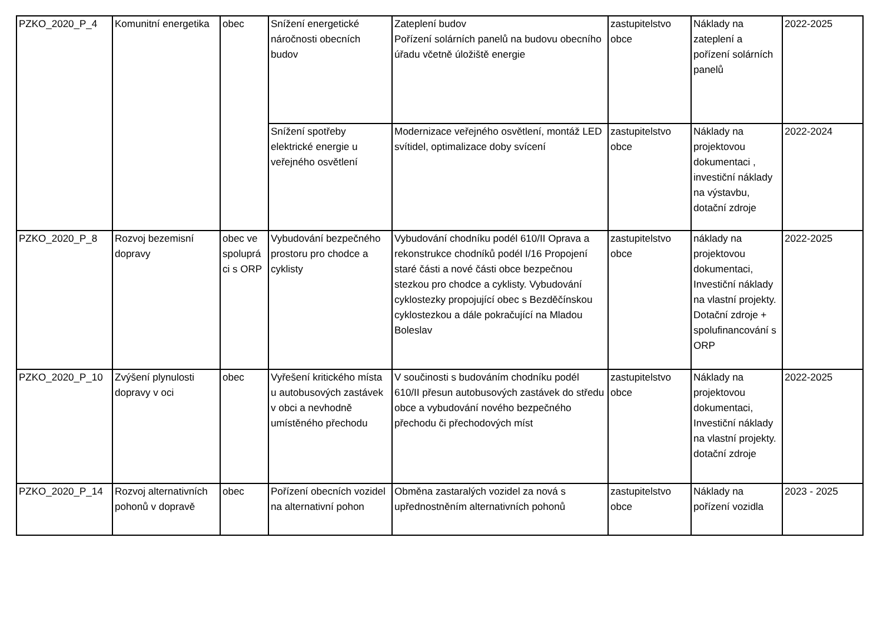| PZKO_2020_P_4 | Komunitní energetika | obec | Snížení energetické náročnosti obecních budov | Zateplení budov Pořízení solárních panelů na budovu obecního úřadu včetně úložiště energie | zastupitelstvo obce | Náklady na zateplení a pořízení solárních panelů | 2022-2025 |
| | | | Snížení spotřeby elektrické energie u veřejného osvětlení | Modernizace veřejného osvětlení, montáž LED svítidel, optimalizace doby svícení | zastupitelstvo obce | Náklady na projektovou dokumentaci , investiční náklady na výstavbu, dotační zdroje | 2022-2024 |
| PZKO_2020_P_8 | Rozvoj bezemisní dopravy | obec ve spoluprá ci s ORP | Vybudování bezpečného prostoru pro chodce a cyklisty | Vybudování chodníku podél 610/II Oprava a rekonstrukce chodníků podél I/16 Propojení staré části a nové části obce bezpečnou stezkou pro chodce a cyklisty. Vybudování cyklostezky propojující obec s Bezděčínskou cyklostezkou a dále pokračující na Mladou Boleslav | zastupitelstvo obce | náklady na projektovou dokumentaci, Investiční náklady na vlastní projekty. Dotační zdroje + spolufinancování s ORP | 2022-2025 |
| PZKO_2020_P_10 | Zvýšení plynulosti dopravy v oci | obec | Vyřešení kritického místa u autobusových zastávek v obci a nevhodně umístěného přechodu | V součinosti s budováním chodníku podél 610/II přesun autobusových zastávek do středu obce a vybudování nového bezpečného přechodu či přechodových míst | zastupitelstvo obce | Náklady na projektovou dokumentaci, Investiční náklady na vlastní projekty. dotační zdroje | 2022-2025 |
| PZKO_2020_P_14 | Rozvoj alternativních pohonů v dopravě | obec | Pořízení obecních vozidel na alternativní pohon | Obměna zastaralých vozidel za nová s upřednostněním alternativních pohonů | zastupitelstvo obce | Náklady na pořízení vozidla | 2023 - 2025 |